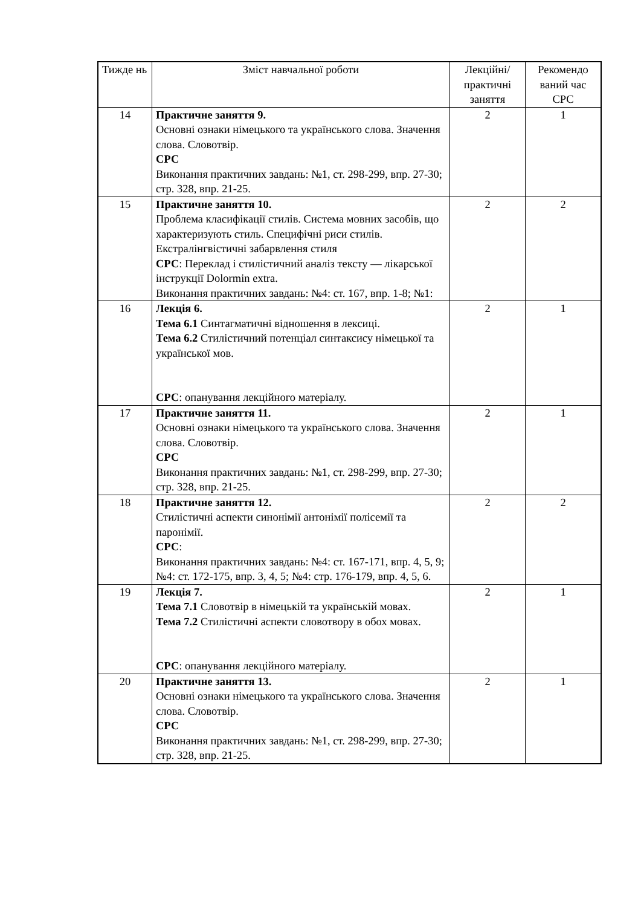| Тижде нь | Зміст навчальної роботи | Лекційні/ практичні заняття | Рекомендо ваний час СРС |
| --- | --- | --- | --- |
| 14 | Практичне заняття 9. Основні ознаки німецького та українського слова. Значення слова. Словотвір. СРС Виконання практичних завдань: №1, ст. 298-299, впр. 27-30; стр. 328, впр. 21-25. | 2 | 1 |
| 15 | Практичне заняття 10. Проблема класифікації стилів. Система мовних засобів, що характеризують стиль. Специфічні риси стилів. Екстралінгвістичні забарвлення стиля СРС : Переклад і стилістичний аналіз тексту — лікарської інструкції Dolormin extra. Виконання практичних завдань: №4: ст. 167, впр. 1-8; №1: | 2 | 2 |
| 16 | Лекція 6. Тема 6.1 Синтагматичні відношення в лексиці. Тема 6.2 Стилістичний потенціал синтаксису німецької та української мов. СРС : опанування лекційного матеріалу. | 2 | 1 |
| 17 | Практичне заняття 11. Основні ознаки німецького та українського слова. Значення слова. Словотвір. СРС Виконання практичних завдань: №1, ст. 298-299, впр. 27-30; стр. 328, впр. 21-25. | 2 | 1 |
| 18 | Практичне заняття 12. Стилістичні аспекти синонімії антонімії полісемії та паронімії. СРС : Виконання практичних завдань: №4: ст. 167-171, впр. 4, 5, 9; №4: ст. 172-175, впр. 3, 4, 5; №4: стр. 176-179, впр. 4, 5, 6. | 2 | 2 |
| 19 | Лекція 7. Тема 7.1 Словотвір в німецькій та українській мовах. Тема 7.2 Стилістичні аспекти словотвору в обох мовах. СРС : опанування лекційного матеріалу. | 2 | 1 |
| 20 | Практичне заняття 13. Основні ознаки німецького та українського слова. Значення слова. Словотвір. СРС Виконання практичних завдань: №1, ст. 298-299, впр. 27-30; стр. 328, впр. 21-25. | 2 | 1 |